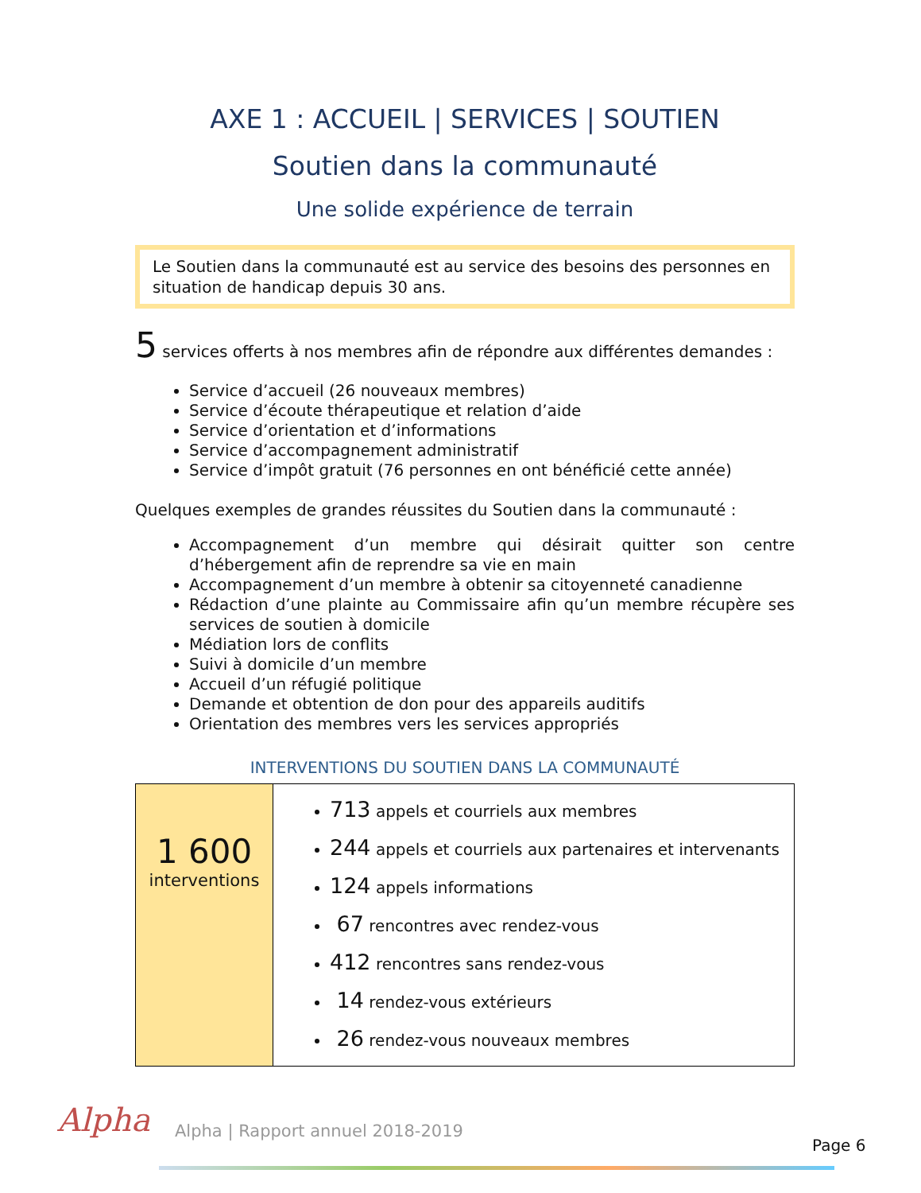AXE 1 : ACCUEIL | SERVICES | SOUTIEN
Soutien dans la communauté
Une solide expérience de terrain
Le Soutien dans la communauté est au service des besoins des personnes en situation de handicap depuis 30 ans.
5 services offerts à nos membres afin de répondre aux différentes demandes :
Service d’accueil (26 nouveaux membres)
Service d’écoute thérapeutique et relation d’aide
Service d’orientation et d’informations
Service d’accompagnement administratif
Service d’impôt gratuit (76 personnes en ont bénéficié cette année)
Quelques exemples de grandes réussites du Soutien dans la communauté :
Accompagnement d’un membre qui désirait quitter son centre d’hébergement afin de reprendre sa vie en main
Accompagnement d’un membre à obtenir sa citoyenneté canadienne
Rédaction d’une plainte au Commissaire afin qu’un membre récupère ses services de soutien à domicile
Médiation lors de conflits
Suivi à domicile d’un membre
Accueil d’un réfugié politique
Demande et obtention de don pour des appareils auditifs
Orientation des membres vers les services appropriés
INTERVENTIONS DU SOUTIEN DANS LA COMMUNAUTÉ
| 1 600 interventions | 713 appels et courriels aux membres 244 appels et courriels aux partenaires et intervenants 124 appels informations 67 rencontres avec rendez-vous 412 rencontres sans rendez-vous 14 rendez-vous extérieurs 26 rendez-vous nouveaux membres |
Alpha
Alpha | Rapport annuel 2018-2019
Page 6